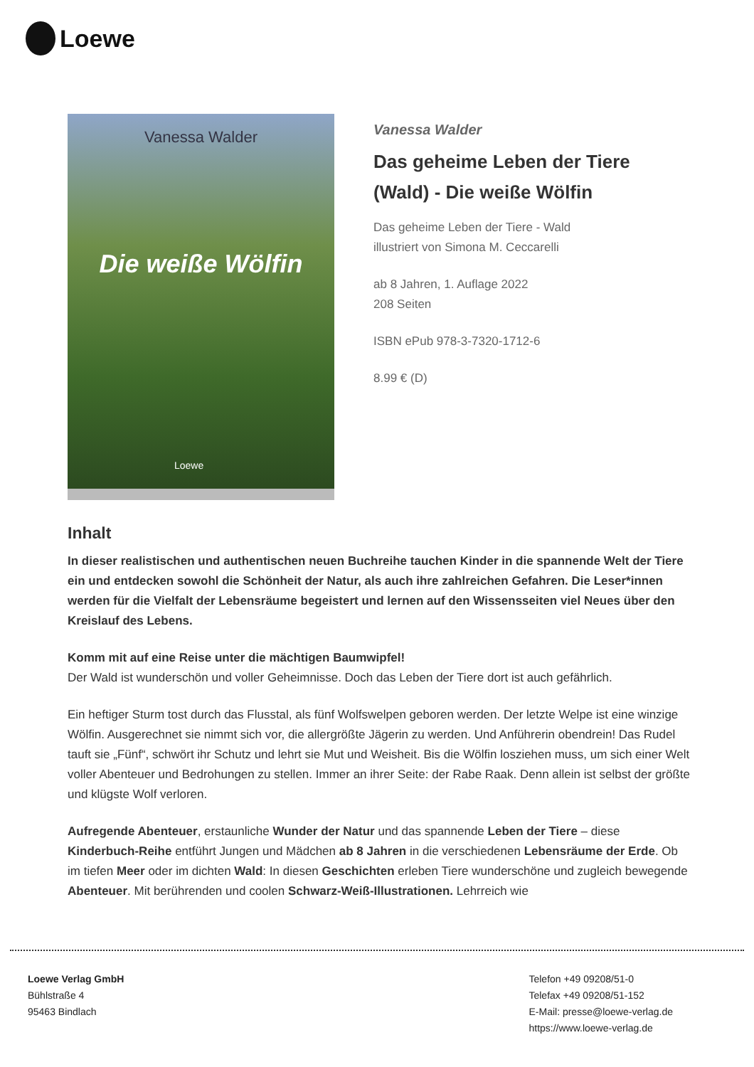Loewe
Vanessa Walder
Die weiße Wölfin
Loewe
Vanessa Walder
Das geheime Leben der Tiere (Wald) - Die weiße Wölfin
Das geheime Leben der Tiere - Wald
illustriert von Simona M. Ceccarelli
ab 8 Jahren, 1. Auflage 2022
208 Seiten
ISBN ePub 978-3-7320-1712-6
8.99 € (D)
Inhalt
In dieser realistischen und authentischen neuen Buchreihe tauchen Kinder in die spannende Welt der Tiere ein und entdecken sowohl die Schönheit der Natur, als auch ihre zahlreichen Gefahren. Die Leser*innen werden für die Vielfalt der Lebensräume begeistert und lernen auf den Wissensseiten viel Neues über den Kreislauf des Lebens.
Komm mit auf eine Reise unter die mächtigen Baumwipfel!
Der Wald ist wunderschön und voller Geheimnisse. Doch das Leben der Tiere dort ist auch gefährlich.
Ein heftiger Sturm tost durch das Flusstal, als fünf Wolfswelpen geboren werden. Der letzte Welpe ist eine winzige Wölfin. Ausgerechnet sie nimmt sich vor, die allergrößte Jägerin zu werden. Und Anführerin obendrein! Das Rudel tauft sie „Fünf“, schwört ihr Schutz und lehrt sie Mut und Weisheit. Bis die Wölfin losziehen muss, um sich einer Welt voller Abenteuer und Bedrohungen zu stellen. Immer an ihrer Seite: der Rabe Raak. Denn allein ist selbst der größte und klügste Wolf verloren.
Aufregende Abenteuer, erstaunliche Wunder der Natur und das spannende Leben der Tiere – diese Kinderbuch-Reihe entführt Jungen und Mädchen ab 8 Jahren in die verschiedenen Lebensräume der Erde. Ob im tiefen Meer oder im dichten Wald: In diesen Geschichten erleben Tiere wunderschöne und zugleich bewegende Abenteuer. Mit berührenden und coolen Schwarz-Weiß-Illustrationen. Lehrreich wie
Loewe Verlag GmbH
Bühlstraße 4
95463 Bindlach
Telefon +49 09208/51-0
Telefax +49 09208/51-152
E-Mail: presse@loewe-verlag.de
https://www.loewe-verlag.de